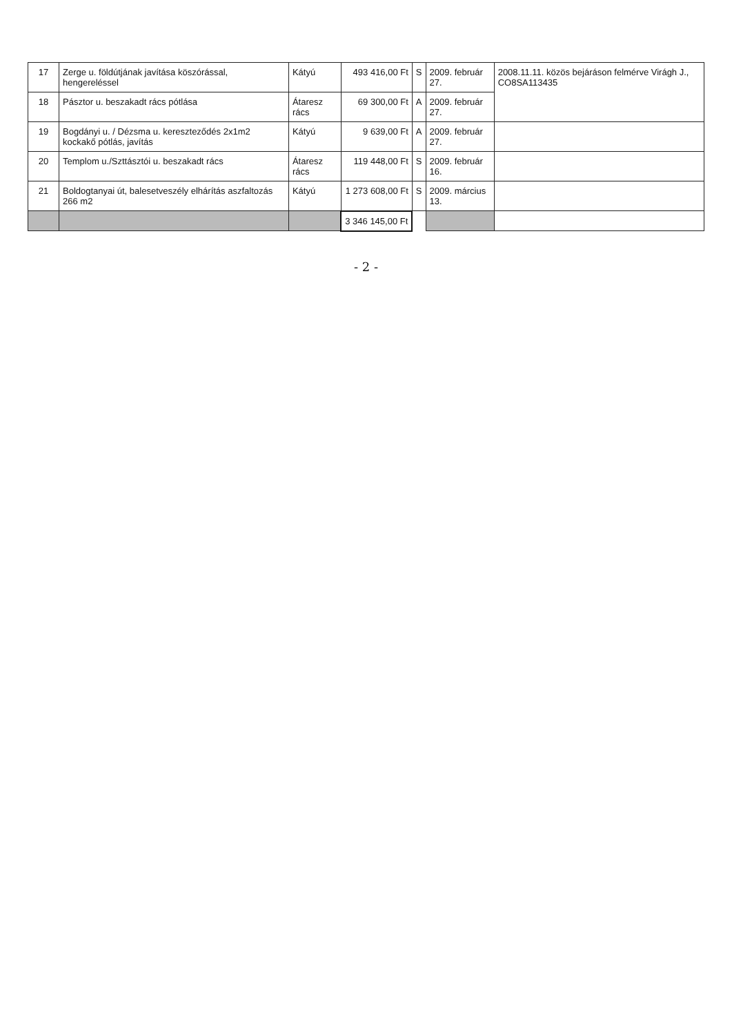| 17 | Zerge u. földútjának javítása köszórással, hengereléssel | Kátyú | 493 416,00 Ft | S | 2009. február 27. | 2008.11.11. közös bejáráson felmérve Virágh J., CO8SA113435 |
| 18 | Pásztor u. beszakadt rács pótlása | Átaresz rács | 69 300,00 Ft | A | 2009. február 27. | |
| 19 | Bogdányi u. / Dézsma u. kereszteződés 2x1m2 kockakő pótlás, javítás | Kátyú | 9 639,00 Ft | A | 2009. február 27. | |
| 20 | Templom u./Szttásztói u. beszakadt rács | Átaresz rács | 119 448,00 Ft | S | 2009. február 16. | |
| 21 | Boldogtanyai út, balesetveszély elhárítás aszfaltozás 266 m2 | Kátyú | 1 273 608,00 Ft | S | 2009. március 13. | |
| | | | 3 346 145,00 Ft | | | |
- 2 -